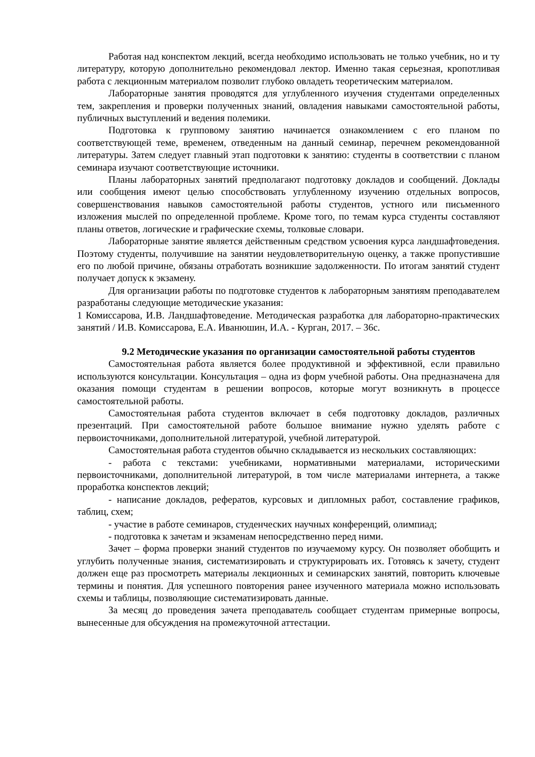Работая над конспектом лекций, всегда необходимо использовать не только учебник, но и ту литературу, которую дополнительно рекомендовал лектор. Именно такая серьезная, кропотливая работа с лекционным материалом позволит глубоко овладеть теоретическим материалом.
Лабораторные занятия проводятся для углубленного изучения студентами определенных тем, закрепления и проверки полученных знаний, овладения навыками самостоятельной работы, публичных выступлений и ведения полемики.
Подготовка к групповому занятию начинается ознакомлением с его планом по соответствующей теме, временем, отведенным на данный семинар, перечнем рекомендованной литературы. Затем следует главный этап подготовки к занятию: студенты в соответствии с планом семинара изучают соответствующие источники.
Планы лабораторных занятий предполагают подготовку докладов и сообщений. Доклады или сообщения имеют целью способствовать углубленному изучению отдельных вопросов, совершенствования навыков самостоятельной работы студентов, устного или письменного изложения мыслей по определенной проблеме. Кроме того, по темам курса студенты составляют планы ответов, логические и графические схемы, толковые словари.
Лабораторные занятие является действенным средством усвоения курса ландшафтоведения. Поэтому студенты, получившие на занятии неудовлетворительную оценку, а также пропустившие его по любой причине, обязаны отработать возникшие задолженности. По итогам занятий студент получает допуск к экзамену.
Для организации работы по подготовке студентов к лабораторным занятиям преподавателем разработаны следующие методические указания:
1 Комиссарова, И.В. Ландшафтоведение. Методическая разработка для лабораторно-практических занятий / И.В. Комиссарова, Е.А. Иванюшин, И.А. - Курган, 2017. – 36с.
9.2 Методические указания по организации самостоятельной работы студентов
Самостоятельная работа является более продуктивной и эффективной, если правильно используются консультации. Консультация – одна из форм учебной работы. Она предназначена для оказания помощи студентам в решении вопросов, которые могут возникнуть в процессе самостоятельной работы.
Самостоятельная работа студентов включает в себя подготовку докладов, различных презентаций. При самостоятельной работе большое внимание нужно уделять работе с первоисточниками, дополнительной литературой, учебной литературой.
Самостоятельная работа студентов обычно складывается из нескольких составляющих:
- работа с текстами: учебниками, нормативными материалами, историческими первоисточниками, дополнительной литературой, в том числе материалами интернета, а также проработка конспектов лекций;
- написание докладов, рефератов, курсовых и дипломных работ, составление графиков, таблиц, схем;
- участие в работе семинаров, студенческих научных конференций, олимпиад;
- подготовка к зачетам и экзаменам непосредственно перед ними.
Зачет – форма проверки знаний студентов по изучаемому курсу. Он позволяет обобщить и углубить полученные знания, систематизировать и структурировать их. Готовясь к зачету, студент должен еще раз просмотреть материалы лекционных и семинарских занятий, повторить ключевые термины и понятия. Для успешного повторения ранее изученного материала можно использовать схемы и таблицы, позволяющие систематизировать данные.
За месяц до проведения зачета преподаватель сообщает студентам примерные вопросы, вынесенные для обсуждения на промежуточной аттестации.